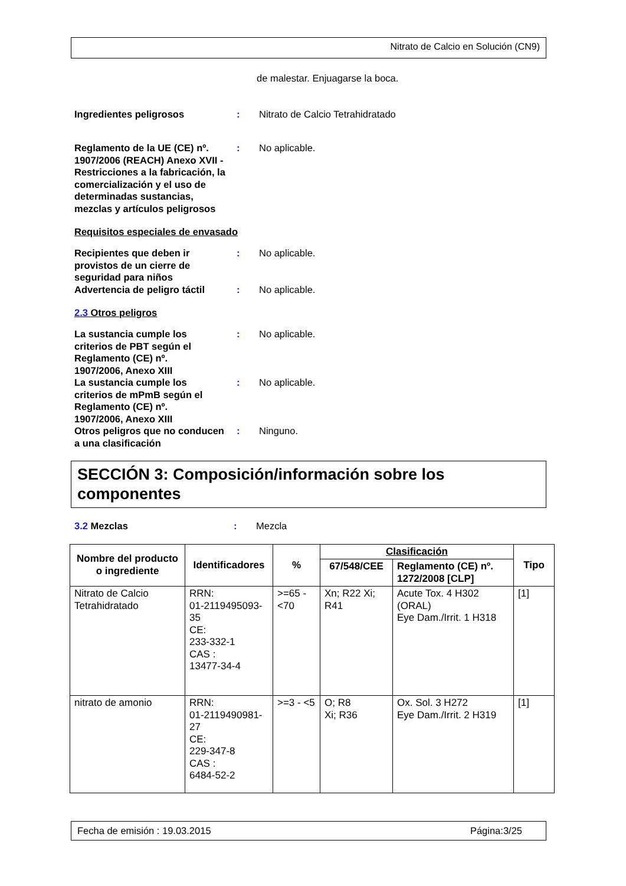Nitrato de Calcio en Solución (CN9)
de malestar. Enjuagarse la boca.
Ingredientes peligrosos : Nitrato de Calcio Tetrahidratado
Reglamento de la UE (CE) nº. 1907/2006 (REACH) Anexo XVII - Restricciones a la fabricación, la comercialización y el uso de determinadas sustancias, mezclas y artículos peligrosos
: No aplicable.
Requisitos especiales de envasado
Recipientes que deben ir provistos de un cierre de seguridad para niños
: No aplicable.
Advertencia de peligro táctil
: No aplicable.
2.3 Otros peligros
La sustancia cumple los criterios de PBT según el Reglamento (CE) nº. 1907/2006, Anexo XIII
: No aplicable.
La sustancia cumple los criterios de mPmB según el Reglamento (CE) nº. 1907/2006, Anexo XIII
: No aplicable.
Otros peligros que no conducen a una clasificación
: Ninguno.
SECCIÓN 3: Composición/información sobre los componentes
3.2 Mezclas : Mezcla
| Nombre del producto o ingrediente | Identificadores | % | Clasificación | | Tipo |
| --- | --- | --- | --- | --- | --- |
| | | | 67/548/CEE | Reglamento (CE) nº. 1272/2008 [CLP] | |
| Nitrato de Calcio Tetrahidratado | RRN: 01-2119495093-35 CE: 233-332-1 CAS : 13477-34-4 | >=65 - <70 | Xn; R22 Xi; R41 | Acute Tox. 4 H302 (ORAL) Eye Dam./Irrit. 1 H318 | [1] |
| nitrato de amonio | RRN: 01-2119490981-27 CE: 229-347-8 CAS : 6484-52-2 | >=3 - <5 | O; R8 Xi; R36 | Ox. Sol. 3 H272 Eye Dam./Irrit. 2 H319 | [1] |
Fecha de emisión : 19.03.2015 Página:3/25